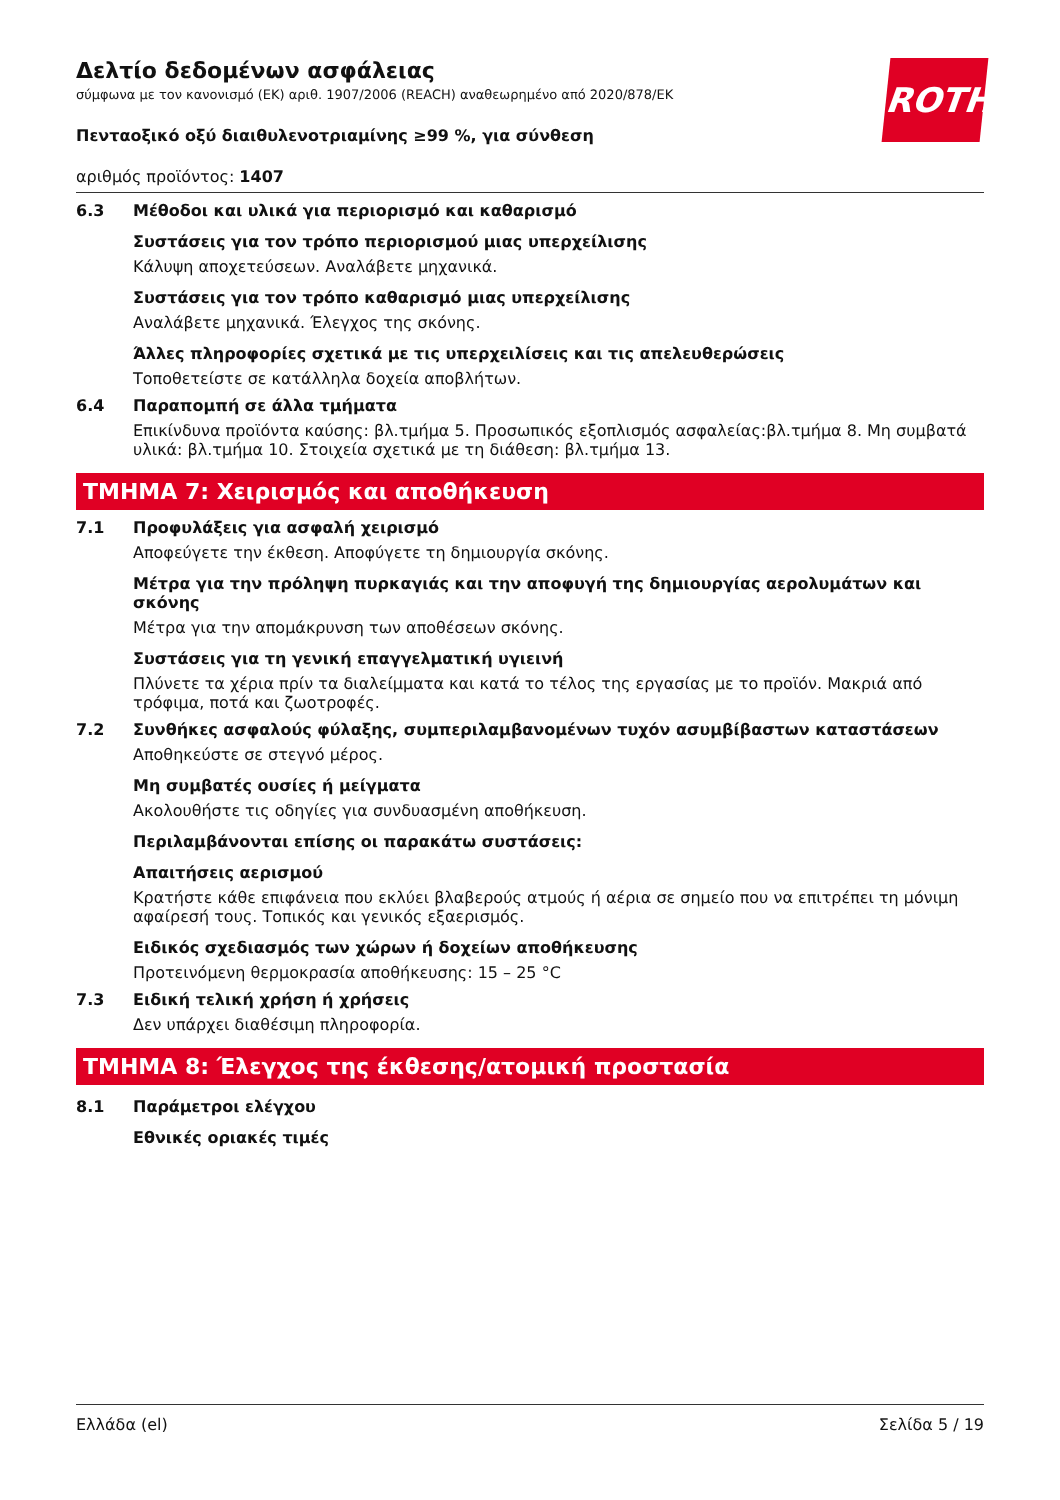ROTH
Δελτίο δεδομένων ασφάλειας
σύμφωνα με τον κανονισμό (ΕΚ) αριθ. 1907/2006 (REACH) αναθεωρημένο από 2020/878/ΕΚ
Πενταοξικό οξύ διαιθυλενοτριαμίνης ≥99 %, για σύνθεση
αριθμός προϊόντος: 1407
6.3 Μέθοδοι και υλικά για περιορισμό και καθαρισμό
Συστάσεις για τον τρόπο περιορισμού μιας υπερχείλισης
Κάλυψη αποχετεύσεων. Αναλάβετε μηχανικά.
Συστάσεις για τον τρόπο καθαρισμό μιας υπερχείλισης
Αναλάβετε μηχανικά. Έλεγχος της σκόνης.
Άλλες πληροφορίες σχετικά με τις υπερχειλίσεις και τις απελευθερώσεις
Τοποθετείστε σε κατάλληλα δοχεία αποβλήτων.
6.4 Παραπομπή σε άλλα τμήματα
Επικίνδυνα προϊόντα καύσης: βλ.τμήμα 5. Προσωπικός εξοπλισμός ασφαλείας:βλ.τμήμα 8. Μη συμβατά υλικά: βλ.τμήμα 10. Στοιχεία σχετικά με τη διάθεση: βλ.τμήμα 13.
ΤΜΗΜΑ 7: Χειρισμός και αποθήκευση
7.1 Προφυλάξεις για ασφαλή χειρισμό
Αποφεύγετε την έκθεση. Αποφύγετε τη δημιουργία σκόνης.
Μέτρα για την πρόληψη πυρκαγιάς και την αποφυγή της δημιουργίας αερολυμάτων και σκόνης
Μέτρα για την απομάκρυνση των αποθέσεων σκόνης.
Συστάσεις για τη γενική επαγγελματική υγιεινή
Πλύνετε τα χέρια πρίν τα διαλείμματα και κατά το τέλος της εργασίας με το προϊόν. Μακριά από τρόφιμα, ποτά και ζωοτροφές.
7.2 Συνθήκες ασφαλούς φύλαξης, συμπεριλαμβανομένων τυχόν ασυμβίβαστων καταστάσεων
Αποθηκεύστε σε στεγνό μέρος.
Μη συμβατές ουσίες ή μείγματα
Ακολουθήστε τις οδηγίες για συνδυασμένη αποθήκευση.
Περιλαμβάνονται επίσης οι παρακάτω συστάσεις:
Απαιτήσεις αερισμού
Κρατήστε κάθε επιφάνεια που εκλύει βλαβερούς ατμούς ή αέρια σε σημείο που να επιτρέπει τη μόνιμη αφαίρεσή τους. Τοπικός και γενικός εξαερισμός.
Ειδικός σχεδιασμός των χώρων ή δοχείων αποθήκευσης
Προτεινόμενη θερμοκρασία αποθήκευσης: 15 – 25 °C
7.3 Ειδική τελική χρήση ή χρήσεις
Δεν υπάρχει διαθέσιμη πληροφορία.
ΤΜΗΜΑ 8: Έλεγχος της έκθεσης/ατομική προστασία
8.1 Παράμετροι ελέγχου
Εθνικές οριακές τιμές
Ελλάδα (el) Σελίδα 5 / 19